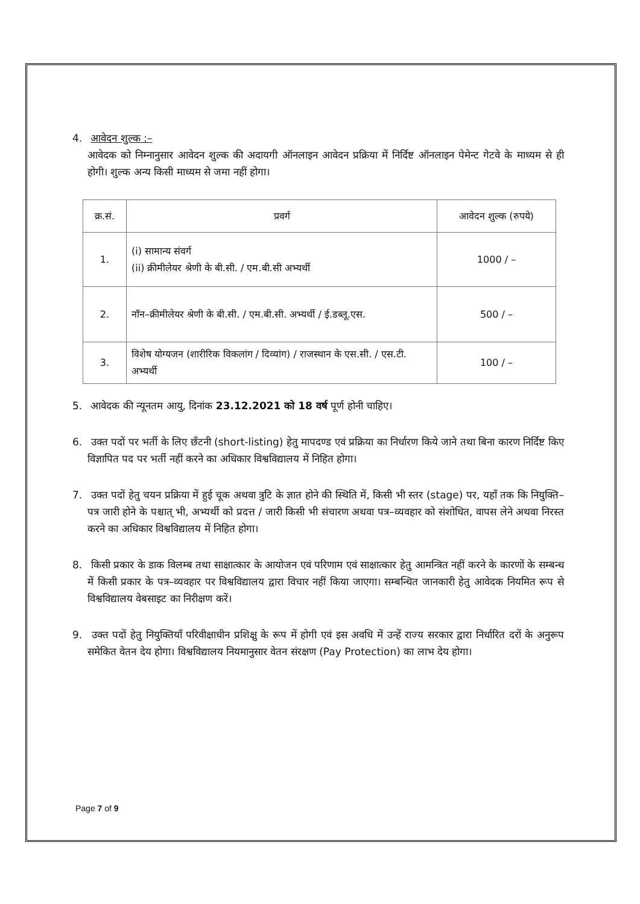4. आवेदन शुल्क :–
आवेदक को निम्नानुसार आवेदन शुल्क की अदायगी ऑनलाइन आवेदन प्रक्रिया में निर्दिष्ट ऑनलाइन पेमेन्ट गेटवे के माध्यम से ही होगी। शुल्क अन्य किसी माध्यम से जमा नहीं होगा।
| क्र.सं. | प्रवर्ग | आवेदन शुल्क (रुपये) |
| --- | --- | --- |
| 1. | (i) सामान्य संवर्ग (ii) क्रीमीलेयर श्रेणी के बी.सी. / एम.बी.सी अभ्यर्थी | 1000 / – |
| 2. | नॉन–क्रीमीलेयर श्रेणी के बी.सी. / एम.बी.सी. अभ्यर्थी / ई.डब्लू.एस. | 500 / – |
| 3. | विशेष योग्यजन (शारीरिक विकलांग / दिव्यांग) / राजस्थान के एस.सी. / एस.टी. अभ्यर्थी | 100 / – |
5. आवेदक की न्यूनतम आयु, दिनांक 23.12.2021 को 18 वर्ष पूर्ण होनी चाहिए।
6. उक्त पदों पर भर्ती के लिए छँटनी (short-listing) हेतु मापदण्ड एवं प्रक्रिया का निर्धारण किये जाने तथा बिना कारण निर्दिष्ट किए विज्ञापित पद पर भर्ती नहीं करने का अधिकार विश्वविद्यालय में निहित होगा।
7. उक्त पदों हेतु चयन प्रक्रिया में हुई चूक अथवा त्रुटि के ज्ञात होने की स्थिति में, किसी भी स्तर (stage) पर, यहाँ तक कि नियुक्ति–पत्र जारी होने के पश्चात् भी, अभ्यर्थी को प्रदत्त / जारी किसी भी संचारण अथवा पत्र–व्यवहार को संशोधित, वापस लेने अथवा निरस्त करने का अधिकार विश्वविद्यालय में निहित होगा।
8. किसी प्रकार के डाक विलम्ब तथा साक्षात्कार के आयोजन एवं परिणाम एवं साक्षात्कार हेतु आमन्त्रित नहीं करने के कारणों के सम्बन्ध में किसी प्रकार के पत्र–व्यवहार पर विश्वविद्यालय द्वारा विचार नहीं किया जाएगा। सम्बन्धित जानकारी हेतु आवेदक नियमित रूप से विश्वविद्यालय वेबसाइट का निरीक्षण करें।
9. उक्त पदों हेतु नियुक्तियाँ परिवीक्षाधीन प्रशिक्षु के रूप में होगी एवं इस अवधि में उन्हें राज्य सरकार द्वारा निर्धारित दरों के अनुरूप समेकित वेतन देय होगा। विश्वविद्यालय नियमानुसार वेतन संरक्षण (Pay Protection) का लाभ देय होगा।
Page 7 of 9